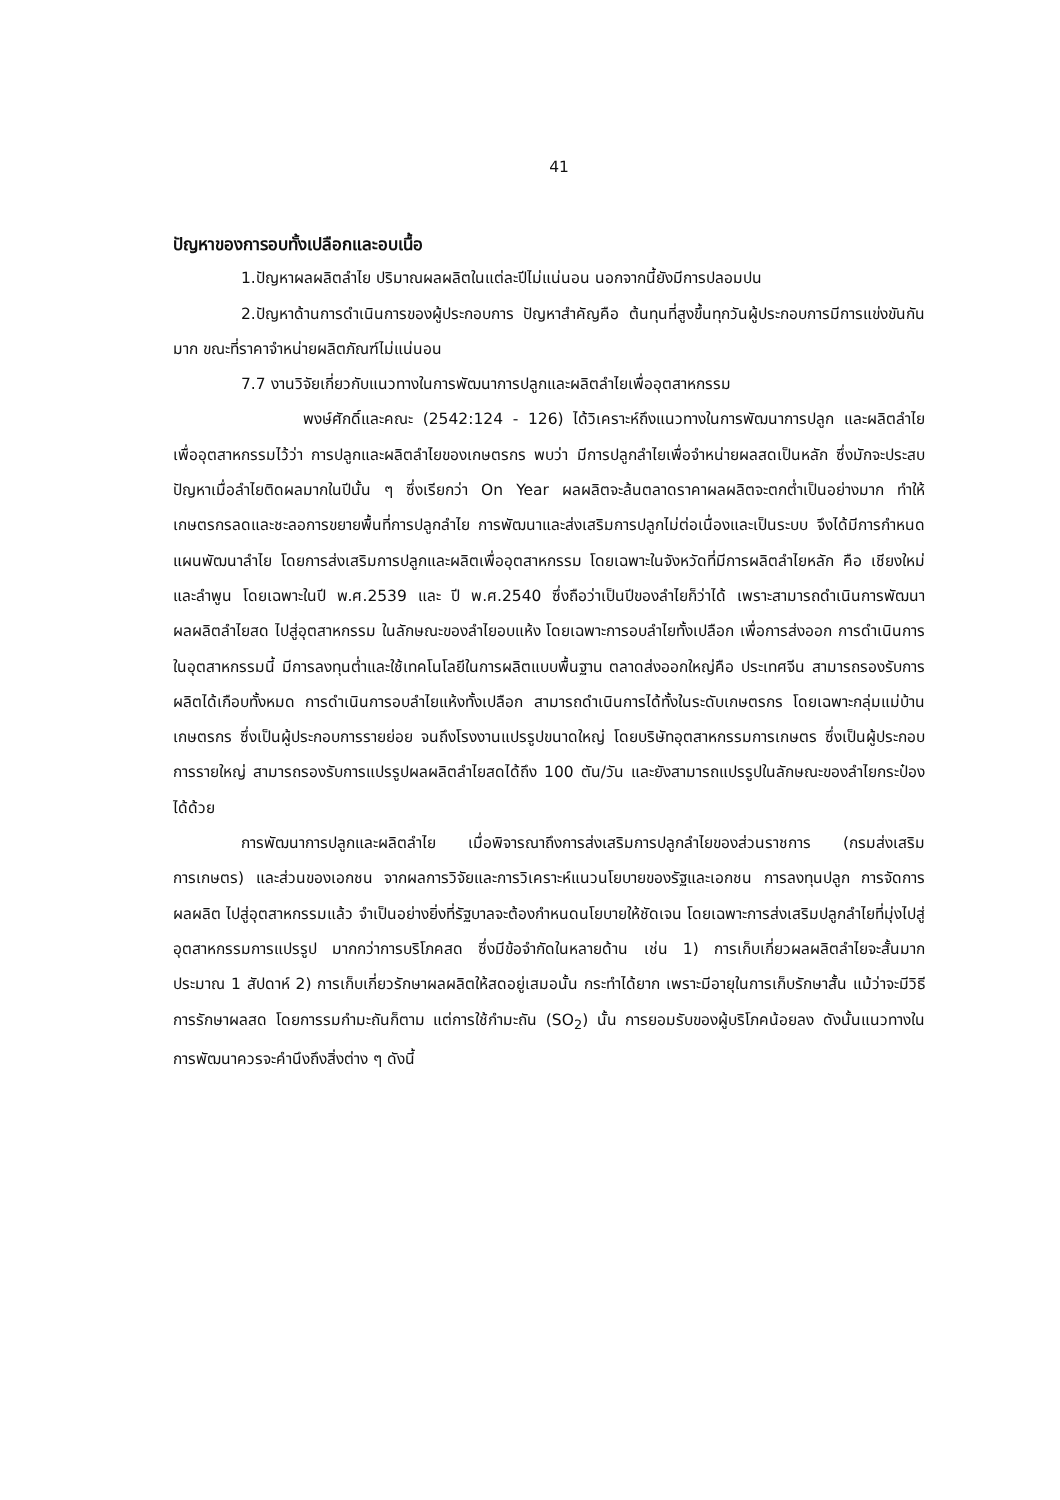41
ปัญหาของการอบทั้งเปลือกและอบเนื้อ
1.ปัญหาผลผลิตลำไย ปริมาณผลผลิตในแต่ละปีไม่แน่นอน นอกจากนี้ยังมีการปลอมปน
2.ปัญหาด้านการดำเนินการของผู้ประกอบการ ปัญหาสำคัญคือ ต้นทุนที่สูงขึ้นทุกวันผู้ประกอบการมีการแข่งขันกันมาก ขณะที่ราคาจำหน่ายผลิตภัณฑ์ไม่แน่นอน
7.7 งานวิจัยเกี่ยวกับแนวทางในการพัฒนาการปลูกและผลิตลำไยเพื่ออุตสาหกรรม
พงษ์ศักดิ์และคณะ (2542:124 - 126) ได้วิเคราะห์ถึงแนวทางในการพัฒนาการปลูก และผลิตลำไยเพื่ออุตสาหกรรมไว้ว่า การปลูกและผลิตลำไยของเกษตรกร พบว่า มีการปลูกลำไยเพื่อจำหน่ายผลสดเป็นหลัก ซึ่งมักจะประสบปัญหาเมื่อลำไยติดผลมากในปีนั้น ๆ ซึ่งเรียกว่า On Year ผลผลิตจะล้นตลาดราคาผลผลิตจะตกต่ำเป็นอย่างมาก ทำให้เกษตรกรลดและชะลอการขยายพื้นที่การปลูกลำไย การพัฒนาและส่งเสริมการปลูกไม่ต่อเนื่องและเป็นระบบ จึงได้มีการกำหนดแผนพัฒนาลำไย โดยการส่งเสริมการปลูกและผลิตเพื่ออุตสาหกรรม โดยเฉพาะในจังหวัดที่มีการผลิตลำไยหลัก คือ เชียงใหม่ และลำพูน โดยเฉพาะในปี พ.ศ.2539 และ ปี พ.ศ.2540 ซึ่งถือว่าเป็นปีของลำไยก็ว่าได้ เพราะสามารถดำเนินการพัฒนาผลผลิตลำไยสด ไปสู่อุตสาหกรรม ในลักษณะของลำไยอบแห้ง โดยเฉพาะการอบลำไยทั้งเปลือก เพื่อการส่งออก การดำเนินการในอุตสาหกรรมนี้ มีการลงทุนต่ำและใช้เทคโนโลยีในการผลิตแบบพื้นฐาน ตลาดส่งออกใหญ่คือ ประเทศจีน สามารถรองรับการผลิตได้เกือบทั้งหมด การดำเนินการอบลำไยแห้งทั้งเปลือก สามารถดำเนินการได้ทั้งในระดับเกษตรกร โดยเฉพาะกลุ่มแม่บ้านเกษตรกร ซึ่งเป็นผู้ประกอบการรายย่อย จนถึงโรงงานแปรรูปขนาดใหญ่ โดยบริษัทอุตสาหกรรมการเกษตร ซึ่งเป็นผู้ประกอบการรายใหญ่ สามารถรองรับการแปรรูปผลผลิตลำไยสดได้ถึง 100 ตัน/วัน และยังสามารถแปรรูปในลักษณะของลำไยกระป๋องได้ด้วย
การพัฒนาการปลูกและผลิตลำไย เมื่อพิจารณาถึงการส่งเสริมการปลูกลำไยของส่วนราชการ (กรมส่งเสริมการเกษตร) และส่วนของเอกชน จากผลการวิจัยและการวิเคราะห์แนวนโยบายของรัฐและเอกชน การลงทุนปลูก การจัดการผลผลิต ไปสู่อุตสาหกรรมแล้ว จำเป็นอย่างยิ่งที่รัฐบาลจะต้องกำหนดนโยบายให้ชัดเจน โดยเฉพาะการส่งเสริมปลูกลำไยที่มุ่งไปสู่อุตสาหกรรมการแปรรูป มากกว่าการบริโภคสด ซึ่งมีข้อจำกัดในหลายด้าน เช่น 1) การเก็บเกี่ยวผลผลิตลำไยจะสั้นมาก ประมาณ 1 สัปดาห์ 2) การเก็บเกี่ยวรักษาผลผลิตให้สดอยู่เสมอนั้น กระทำได้ยาก เพราะมีอายุในการเก็บรักษาสั้น แม้ว่าจะมีวิธีการรักษาผลสด โดยการรมกำมะถันก็ตาม แต่การใช้กำมะถัน (SO<sub>2</sub>) นั้น การยอมรับของผู้บริโภคน้อยลง ดังนั้นแนวทางในการพัฒนาควรจะคำนึงถึงสิ่งต่าง ๆ ดังนี้